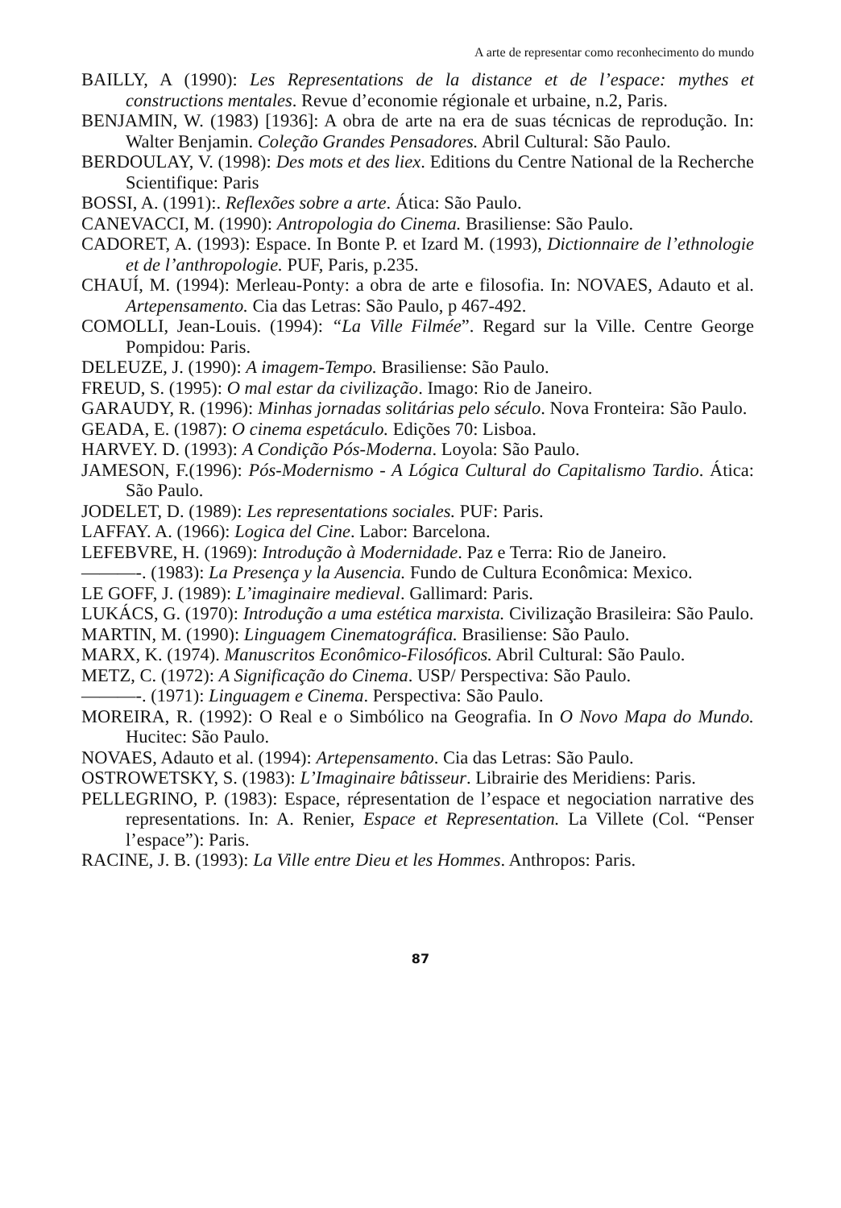A arte de representar como reconhecimento do mundo
BAILLY, A (1990): Les Representations de la distance et de l’espace: mythes et constructions mentales. Revue d’economie régionale et urbaine, n.2, Paris.
BENJAMIN, W. (1983) [1936]: A obra de arte na era de suas técnicas de reprodução. In: Walter Benjamin. Coleção Grandes Pensadores. Abril Cultural: São Paulo.
BERDOULAY, V. (1998): Des mots et des liex. Editions du Centre National de la Recherche Scientifique: Paris
BOSSI, A. (1991):. Reflexões sobre a arte. Ática: São Paulo.
CANEVACCI, M. (1990): Antropologia do Cinema. Brasiliense: São Paulo.
CADORET, A. (1993): Espace. In Bonte P. et Izard M. (1993), Dictionnaire de l’ethnologie et de l’anthropologie. PUF, Paris, p.235.
CHAUÍ, M. (1994): Merleau-Ponty: a obra de arte e filosofia. In: NOVAES, Adauto et al. Artepensamento. Cia das Letras: São Paulo, p 467-492.
COMOLLI, Jean-Louis. (1994): “La Ville Filmée”. Regard sur la Ville. Centre George Pompidou: Paris.
DELEUZE, J. (1990): A imagem-Tempo. Brasiliense: São Paulo.
FREUD, S. (1995): O mal estar da civilização. Imago: Rio de Janeiro.
GARAUDY, R. (1996): Minhas jornadas solitárias pelo século. Nova Fronteira: São Paulo.
GEADA, E. (1987): O cinema espetáculo. Edições 70: Lisboa.
HARVEY. D. (1993): A Condição Pós-Moderna. Loyola: São Paulo.
JAMESON, F.(1996): Pós-Modernismo - A Lógica Cultural do Capitalismo Tardio. Ática: São Paulo.
JODELET, D. (1989): Les representations sociales. PUF: Paris.
LAFFAY. A. (1966): Logica del Cine. Labor: Barcelona.
LEFEBVRE, H. (1969): Introdução à Modernidade. Paz e Terra: Rio de Janeiro.
———-. (1983): La Presença y la Ausencia. Fundo de Cultura Econômica: Mexico.
LE GOFF, J. (1989): L’imaginaire medieval. Gallimard: Paris.
LUKÁCS, G. (1970): Introdução a uma estética marxista. Civilização Brasileira: São Paulo.
MARTIN, M. (1990): Linguagem Cinematográfica. Brasiliense: São Paulo.
MARX, K. (1974). Manuscritos Econômico-Filosóficos. Abril Cultural: São Paulo.
METZ, C. (1972): A Significação do Cinema. USP/ Perspectiva: São Paulo.
———-. (1971): Linguagem e Cinema. Perspectiva: São Paulo.
MOREIRA, R. (1992): O Real e o Simbólico na Geografia. In O Novo Mapa do Mundo. Hucitec: São Paulo.
NOVAES, Adauto et al. (1994): Artepensamento. Cia das Letras: São Paulo.
OSTROWETSKY, S. (1983): L’Imaginaire bâtisseur. Librairie des Meridiens: Paris.
PELLEGRINO, P. (1983): Espace, répresentation de l’espace et negociation narrative des representations. In: A. Renier, Espace et Representation. La Villete (Col. “Penser l’espace”): Paris.
RACINE, J. B. (1993): La Ville entre Dieu et les Hommes. Anthropos: Paris.
87